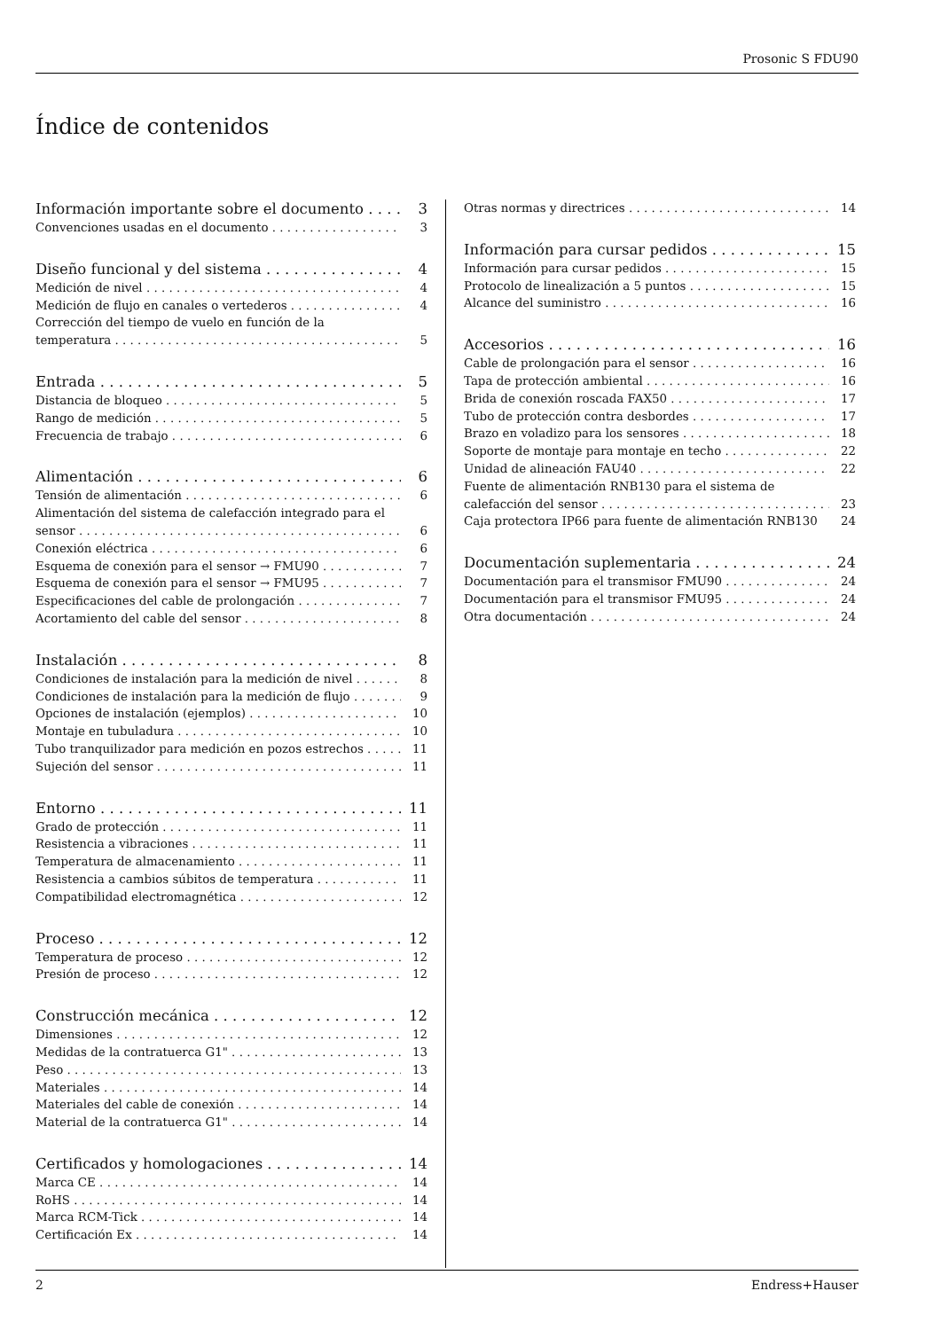Prosonic S FDU90
Índice de contenidos
Información importante sobre el documento 3
Convenciones usadas en el documento 3
Diseño funcional y del sistema 4
Medición de nivel 4
Medición de flujo en canales o vertederos 4
Corrección del tiempo de vuelo en función de la
temperatura 5
Entrada 5
Distancia de bloqueo 5
Rango de medición 5
Frecuencia de trabajo 6
Alimentación 6
Tensión de alimentación 6
Alimentación del sistema de calefacción integrado para el
sensor 6
Conexión eléctrica 6
Esquema de conexión para el sensor → FMU90 7
Esquema de conexión para el sensor → FMU95 7
Especificaciones del cable de prolongación 7
Acortamiento del cable del sensor 8
Instalación 8
Condiciones de instalación para la medición de nivel 8
Condiciones de instalación para la medición de flujo 9
Opciones de instalación (ejemplos) 10
Montaje en tubuladura 10
Tubo tranquilizador para medición en pozos estrechos 11
Sujeción del sensor 11
Entorno 11
Grado de protección 11
Resistencia a vibraciones 11
Temperatura de almacenamiento 11
Resistencia a cambios súbitos de temperatura 11
Compatibilidad electromagnética 12
Proceso 12
Temperatura de proceso 12
Presión de proceso 12
Construcción mecánica 12
Dimensiones 12
Medidas de la contratuerca G1" 13
Peso 13
Materiales 14
Materiales del cable de conexión 14
Material de la contratuerca G1" 14
Certificados y homologaciones 14
Marca CE 14
RoHS 14
Marca RCM-Tick 14
Certificación Ex 14
Otras normas y directrices 14
Información para cursar pedidos 15
Información para cursar pedidos 15
Protocolo de linealización a 5 puntos 15
Alcance del suministro 16
Accesorios 16
Cable de prolongación para el sensor 16
Tapa de protección ambiental 16
Brida de conexión roscada FAX50 17
Tubo de protección contra desbordes 17
Brazo en voladizo para los sensores 18
Soporte de montaje para montaje en techo 22
Unidad de alineación FAU40 22
Fuente de alimentación RNB130 para el sistema de
calefacción del sensor 23
Caja protectora IP66 para fuente de alimentación RNB130 24
Documentación suplementaria 24
Documentación para el transmisor FMU90 24
Documentación para el transmisor FMU95 24
Otra documentación 24
2 Endress+Hauser